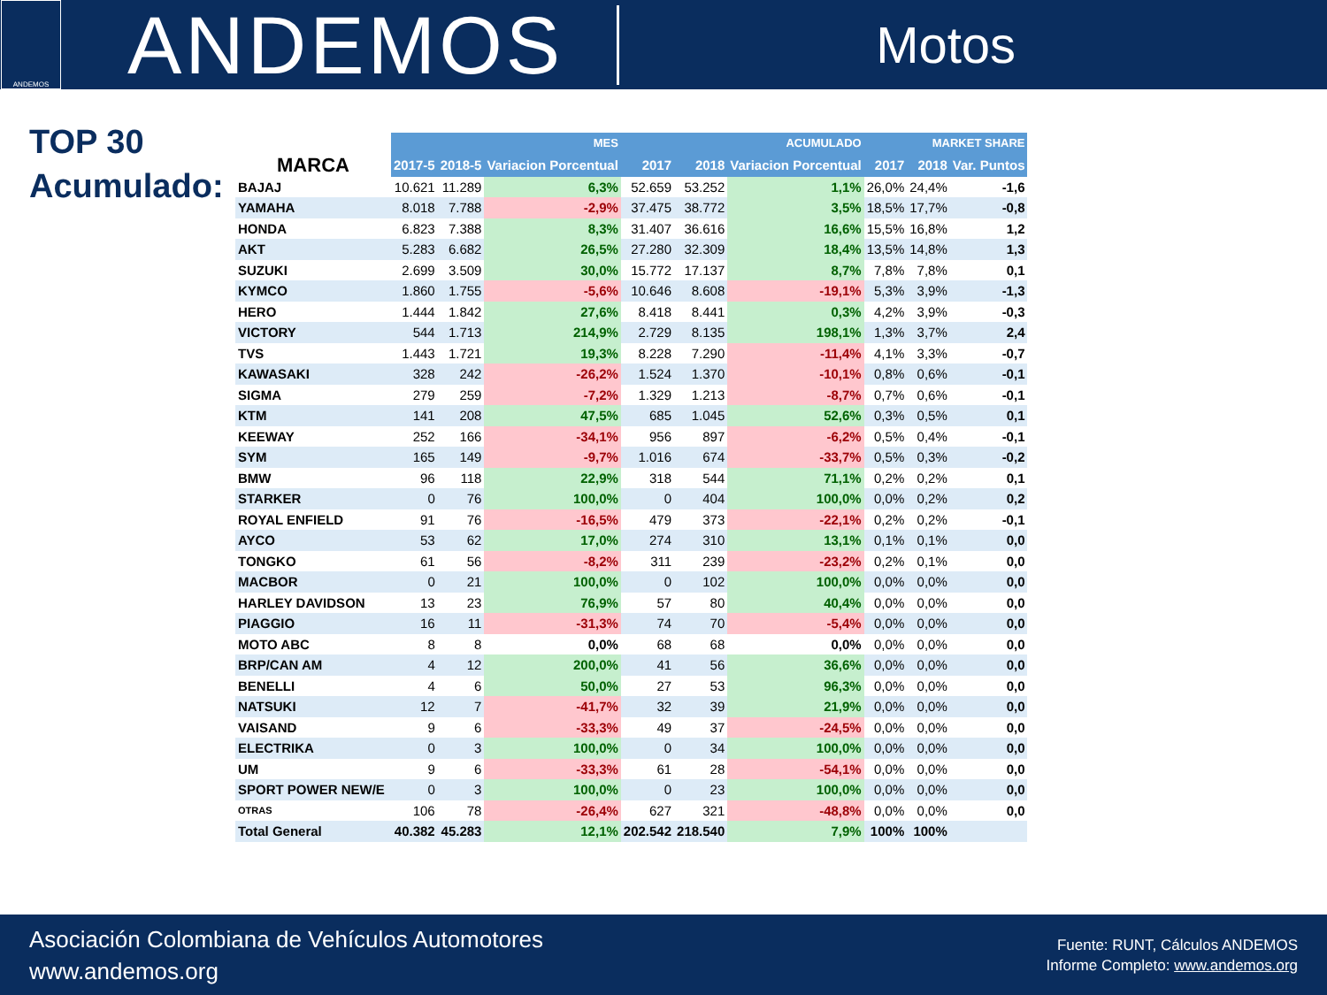ANDEMOS
ANDEMOS
Motos
TOP 30
Acumulado:
| | MES | | | ACUMULADO | | | MARKET SHARE | | |
| --- | --- | --- | --- | --- | --- | --- | --- | --- | --- |
| MARCA | 2017-5 | 2018-5 | Variacion Porcentual | 2017 | 2018 | Variacion Porcentual | 2017 | 2018 | Var. Puntos |
| BAJAJ | 10.621 | 11.289 | 6,3% | 52.659 | 53.252 | 1,1% | 26,0% | 24,4% | -1,6 |
| YAMAHA | 8.018 | 7.788 | -2,9% | 37.475 | 38.772 | 3,5% | 18,5% | 17,7% | -0,8 |
| HONDA | 6.823 | 7.388 | 8,3% | 31.407 | 36.616 | 16,6% | 15,5% | 16,8% | 1,2 |
| AKT | 5.283 | 6.682 | 26,5% | 27.280 | 32.309 | 18,4% | 13,5% | 14,8% | 1,3 |
| SUZUKI | 2.699 | 3.509 | 30,0% | 15.772 | 17.137 | 8,7% | 7,8% | 7,8% | 0,1 |
| KYMCO | 1.860 | 1.755 | -5,6% | 10.646 | 8.608 | -19,1% | 5,3% | 3,9% | -1,3 |
| HERO | 1.444 | 1.842 | 27,6% | 8.418 | 8.441 | 0,3% | 4,2% | 3,9% | -0,3 |
| VICTORY | 544 | 1.713 | 214,9% | 2.729 | 8.135 | 198,1% | 1,3% | 3,7% | 2,4 |
| TVS | 1.443 | 1.721 | 19,3% | 8.228 | 7.290 | -11,4% | 4,1% | 3,3% | -0,7 |
| KAWASAKI | 328 | 242 | -26,2% | 1.524 | 1.370 | -10,1% | 0,8% | 0,6% | -0,1 |
| SIGMA | 279 | 259 | -7,2% | 1.329 | 1.213 | -8,7% | 0,7% | 0,6% | -0,1 |
| KTM | 141 | 208 | 47,5% | 685 | 1.045 | 52,6% | 0,3% | 0,5% | 0,1 |
| KEEWAY | 252 | 166 | -34,1% | 956 | 897 | -6,2% | 0,5% | 0,4% | -0,1 |
| SYM | 165 | 149 | -9,7% | 1.016 | 674 | -33,7% | 0,5% | 0,3% | -0,2 |
| BMW | 96 | 118 | 22,9% | 318 | 544 | 71,1% | 0,2% | 0,2% | 0,1 |
| STARKER | 0 | 76 | 100,0% | 0 | 404 | 100,0% | 0,0% | 0,2% | 0,2 |
| ROYAL ENFIELD | 91 | 76 | -16,5% | 479 | 373 | -22,1% | 0,2% | 0,2% | -0,1 |
| AYCO | 53 | 62 | 17,0% | 274 | 310 | 13,1% | 0,1% | 0,1% | 0,0 |
| TONGKO | 61 | 56 | -8,2% | 311 | 239 | -23,2% | 0,2% | 0,1% | 0,0 |
| MACBOR | 0 | 21 | 100,0% | 0 | 102 | 100,0% | 0,0% | 0,0% | 0,0 |
| HARLEY DAVIDSON | 13 | 23 | 76,9% | 57 | 80 | 40,4% | 0,0% | 0,0% | 0,0 |
| PIAGGIO | 16 | 11 | -31,3% | 74 | 70 | -5,4% | 0,0% | 0,0% | 0,0 |
| MOTO ABC | 8 | 8 | 0,0% | 68 | 68 | 0,0% | 0,0% | 0,0% | 0,0 |
| BRP/CAN AM | 4 | 12 | 200,0% | 41 | 56 | 36,6% | 0,0% | 0,0% | 0,0 |
| BENELLI | 4 | 6 | 50,0% | 27 | 53 | 96,3% | 0,0% | 0,0% | 0,0 |
| NATSUKI | 12 | 7 | -41,7% | 32 | 39 | 21,9% | 0,0% | 0,0% | 0,0 |
| VAISAND | 9 | 6 | -33,3% | 49 | 37 | -24,5% | 0,0% | 0,0% | 0,0 |
| ELECTRIKA | 0 | 3 | 100,0% | 0 | 34 | 100,0% | 0,0% | 0,0% | 0,0 |
| UM | 9 | 6 | -33,3% | 61 | 28 | -54,1% | 0,0% | 0,0% | 0,0 |
| SPORT POWER NEW/E | 0 | 3 | 100,0% | 0 | 23 | 100,0% | 0,0% | 0,0% | 0,0 |
| OTRAS | 106 | 78 | -26,4% | 627 | 321 | -48,8% | 0,0% | 0,0% | 0,0 |
| Total General | 40.382 | 45.283 | 12,1% | 202.542 | 218.540 | 7,9% | 100% | 100% | |
Asociación Colombiana de Vehículos Automotores
www.andemos.org
Fuente: RUNT, Cálculos ANDEMOS
Informe Completo: www.andemos.org